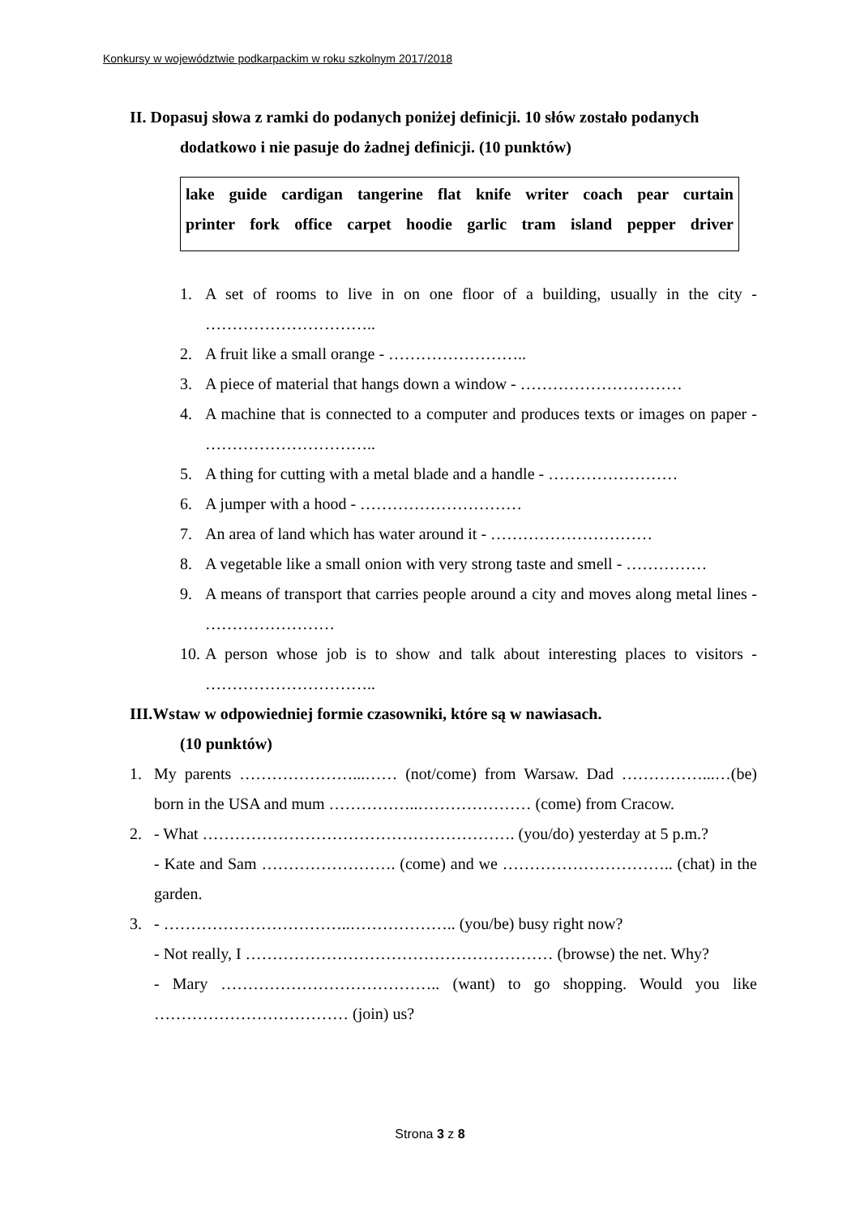Konkursy w województwie podkarpackim w roku szkolnym 2017/2018
II. Dopasuj słowa z ramki do podanych poniżej definicji. 10 słów zostało podanych
dodatkowo i nie pasuje do żadnej definicji. (10 punktów)
lake guide cardigan tangerine flat knife writer coach pear curtain
printer fork office carpet hoodie garlic tram island pepper driver
1. A set of rooms to live in on one floor of a building, usually in the city - …………………………..
2. A fruit like a small orange - ……………………..
3. A piece of material that hangs down a window - …………………………
4. A machine that is connected to a computer and produces texts or images on paper - …………………………..
5. A thing for cutting with a metal blade and a handle - ……………………
6. A jumper with a hood - …………………………
7. An area of land which has water around it - …………………………
8. A vegetable like a small onion with very strong taste and smell - ……………
9. A means of transport that carries people around a city and moves along metal lines - ……………………
10.
A person whose job is to show and talk about interesting places to visitors - …………………………..
III.Wstaw w odpowiedniej formie czasowniki, które są w nawiasach.
(10 punktów)
1. My parents …………………...…… (not/come) from Warsaw. Dad ……………...…(be) born in the USA and mum ……………..………………… (come) from Cracow.
2. - What …………………………………………………. (you/do) yesterday at 5 p.m.?
- Kate and Sam ……………………. (come) and we ………………………….. (chat) in the garden.
3. - ……………………………..……………….. (you/be) busy right now?
- Not really, I ………………………………………………… (browse) the net. Why?
- Mary ………………………………….. (want) to go shopping. Would you like ……………………………… (join) us?
Strona 3 z 8